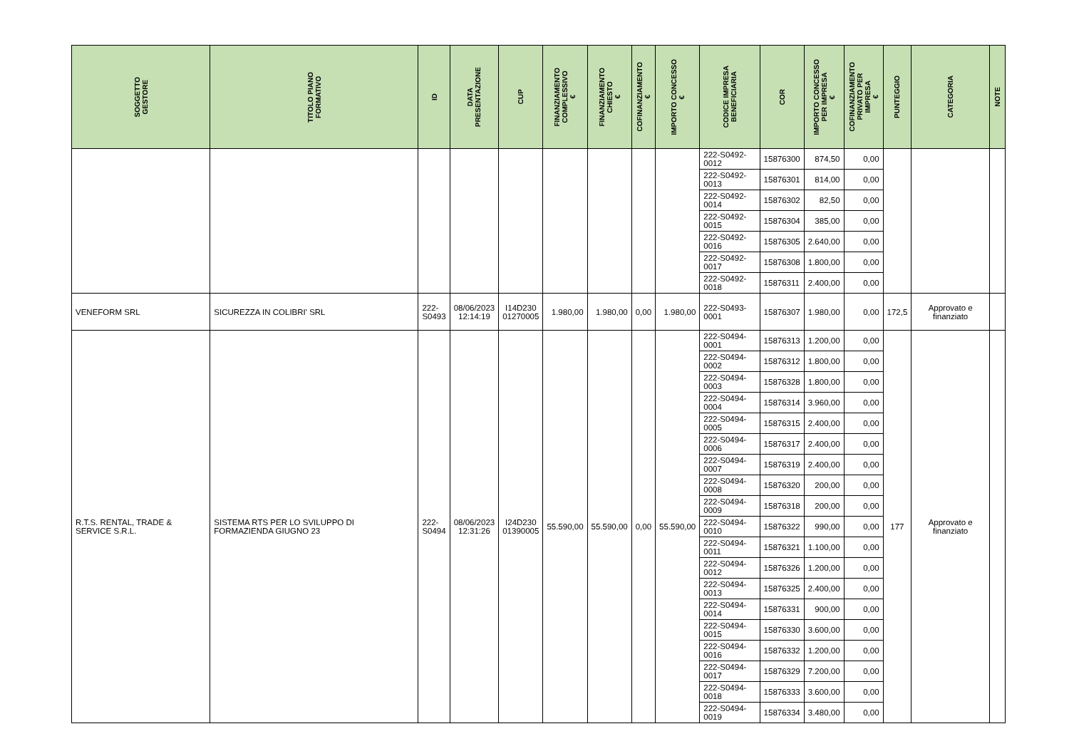| SOGGETTO GESTORE | TITOLO PIANO FORMATIVO | ID | DATA PRESENTAZIONE | CUP | FINANZIAMENTO COMPLESSIVO € | FINANZIAMENTO CHIESTO € | COFINANZIAMENTO € | IMPORTO CONCESSO € | CODICE IMPRESA BENEFICIARIA | COR | IMPORTO CONCESSO PER IMPRESA € | COFINANZIAMENTO PRIVATO PER IMPRESA € | PUNTEGGIO | CATEGORIA | NOTE |
| --- | --- | --- | --- | --- | --- | --- | --- | --- | --- | --- | --- | --- | --- | --- | --- |
| | | | | | | | | | 222-S0492-0012 | 15876300 | 874,50 | 0,00 | | | |
| | | | | | | | | | 222-S0492-0013 | 15876301 | 814,00 | 0,00 | | | |
| | | | | | | | | | 222-S0492-0014 | 15876302 | 82,50 | 0,00 | | | |
| | | | | | | | | | 222-S0492-0015 | 15876304 | 385,00 | 0,00 | | | |
| | | | | | | | | | 222-S0492-0016 | 15876305 | 2.640,00 | 0,00 | | | |
| | | | | | | | | | 222-S0492-0017 | 15876308 | 1.800,00 | 0,00 | | | |
| | | | | | | | | | 222-S0492-0018 | 15876311 | 2.400,00 | 0,00 | | | |
| VENEFORM SRL | SICUREZZA IN COLIBRI' SRL | 222- S0493 | 08/06/2023 12:14:19 | I14D230 01270005 | 1.980,00 | 1.980,00 | 0,00 | 1.980,00 | 222-S0493-0001 | 15876307 | 1.980,00 | 0,00 | 172,5 | Approvato e finanziato | |
| R.T.S. RENTAL, TRADE & SERVICE S.R.L. | SISTEMA RTS PER LO SVILUPPO DI FORMAZIENDA GIUGNO 23 | 222- S0494 | 08/06/2023 12:31:26 | I24D230 01390005 | 55.590,00 | 55.590,00 | 0,00 | 55.590,00 | 222-S0494-0001 | 15876313 | 1.200,00 | 0,00 | 177 | Approvato e finanziato | |
| | | | | | | | | | 222-S0494-0002 | 15876312 | 1.800,00 | 0,00 | | | |
| | | | | | | | | | 222-S0494-0003 | 15876328 | 1.800,00 | 0,00 | | | |
| | | | | | | | | | 222-S0494-0004 | 15876314 | 3.960,00 | 0,00 | | | |
| | | | | | | | | | 222-S0494-0005 | 15876315 | 2.400,00 | 0,00 | | | |
| | | | | | | | | | 222-S0494-0006 | 15876317 | 2.400,00 | 0,00 | | | |
| | | | | | | | | | 222-S0494-0007 | 15876319 | 2.400,00 | 0,00 | | | |
| | | | | | | | | | 222-S0494-0008 | 15876320 | 200,00 | 0,00 | | | |
| | | | | | | | | | 222-S0494-0009 | 15876318 | 200,00 | 0,00 | | | |
| | | | | | | | | | 222-S0494-0010 | 15876322 | 990,00 | 0,00 | | | |
| | | | | | | | | | 222-S0494-0011 | 15876321 | 1.100,00 | 0,00 | | | |
| | | | | | | | | | 222-S0494-0012 | 15876326 | 1.200,00 | 0,00 | | | |
| | | | | | | | | | 222-S0494-0013 | 15876325 | 2.400,00 | 0,00 | | | |
| | | | | | | | | | 222-S0494-0014 | 15876331 | 900,00 | 0,00 | | | |
| | | | | | | | | | 222-S0494-0015 | 15876330 | 3.600,00 | 0,00 | | | |
| | | | | | | | | | 222-S0494-0016 | 15876332 | 1.200,00 | 0,00 | | | |
| | | | | | | | | | 222-S0494-0017 | 15876329 | 7.200,00 | 0,00 | | | |
| | | | | | | | | | 222-S0494-0018 | 15876333 | 3.600,00 | 0,00 | | | |
| | | | | | | | | | 222-S0494-0019 | 15876334 | 3.480,00 | 0,00 | | | |